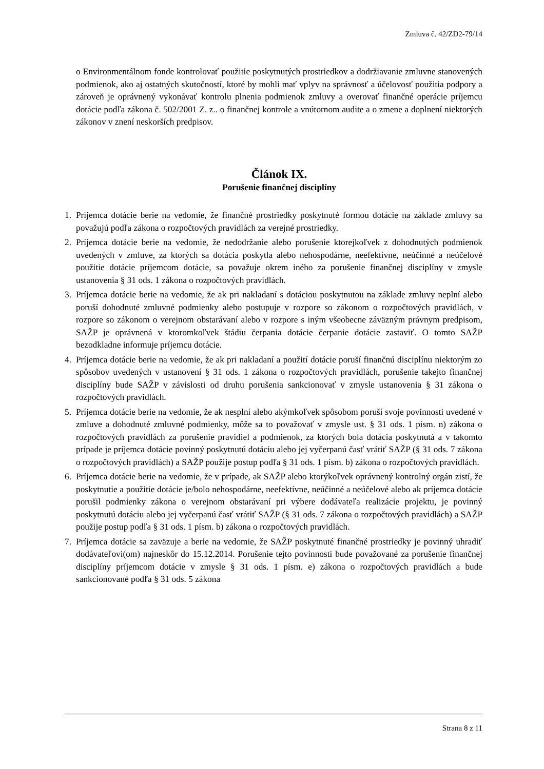Zmluva č. 42/ZD2-79/14
o Environmentálnom fonde kontrolovať použitie poskytnutých prostriedkov a dodržiavanie zmluvne stanovených podmienok, ako aj ostatných skutočností, ktoré by mohli mať vplyv na správnosť a účelovosť použitia podpory a zároveň je oprávnený vykonávať kontrolu plnenia podmienok zmluvy a overovať finančné operácie príjemcu dotácie podľa zákona č. 502/2001 Z. z.. o finančnej kontrole a vnútornom audite a o zmene a doplnení niektorých zákonov v znení neskorších predpisov.
Článok IX.
Porušenie finančnej disciplíny
1. Príjemca dotácie berie na vedomie, že finančné prostriedky poskytnuté formou dotácie na základe zmluvy sa považujú podľa zákona o rozpočtových pravidlách za verejné prostriedky.
2. Príjemca dotácie berie na vedomie, že nedodržanie alebo porušenie ktorejkoľvek z dohodnutých podmienok uvedených v zmluve, za ktorých sa dotácia poskytla alebo nehospodárne, neefektívne, neúčinné a neúčelové použitie dotácie príjemcom dotácie, sa považuje okrem iného za porušenie finančnej disciplíny v zmysle ustanovenia § 31 ods. 1 zákona o rozpočtových pravidlách.
3. Príjemca dotácie berie na vedomie, že ak pri nakladaní s dotáciou poskytnutou na základe zmluvy neplní alebo poruší dohodnuté zmluvné podmienky alebo postupuje v rozpore so zákonom o rozpočtových pravidlách, v rozpore so zákonom o verejnom obstarávaní alebo v rozpore s iným všeobecne záväzným právnym predpisom, SAŽP je oprávnená v ktoromkoľvek štádiu čerpania dotácie čerpanie dotácie zastaviť. O tomto SAŽP bezodkladne informuje príjemcu dotácie.
4. Príjemca dotácie berie na vedomie, že ak pri nakladaní a použití dotácie poruší finančnú disciplínu niektorým zo spôsobov uvedených v ustanovení § 31 ods. 1 zákona o rozpočtových pravidlách, porušenie takejto finančnej disciplíny bude SAŽP v závislosti od druhu porušenia sankcionovať v zmysle ustanovenia § 31 zákona o rozpočtových pravidlách.
5. Príjemca dotácie berie na vedomie, že ak nesplní alebo akýmkoľvek spôsobom poruší svoje povinnosti uvedené v zmluve a dohodnuté zmluvné podmienky, môže sa to považovať v zmysle ust. § 31 ods. 1 písm. n) zákona o rozpočtových pravidlách za porušenie pravidiel a podmienok, za ktorých bola dotácia poskytnutá a v takomto prípade je príjemca dotácie povinný poskytnutú dotáciu alebo jej vyčerpanú časť vrátiť SAŽP (§ 31 ods. 7 zákona o rozpočtových pravidlách) a SAŽP použije postup podľa § 31 ods. 1 písm. b) zákona o rozpočtových pravidlách.
6. Príjemca dotácie berie na vedomie, že v prípade, ak SAŽP alebo ktorýkoľvek oprávnený kontrolný orgán zistí, že poskytnutie a použitie dotácie je/bolo nehospodárne, neefektívne, neúčinné a neúčelové alebo ak príjemca dotácie porušil podmienky zákona o verejnom obstarávaní pri výbere dodávateľa realizácie projektu, je povinný poskytnutú dotáciu alebo jej vyčerpanú časť vrátiť SAŽP (§ 31 ods. 7 zákona o rozpočtových pravidlách) a SAŽP použije postup podľa § 31 ods. 1 písm. b) zákona o rozpočtových pravidlách.
7. Príjemca dotácie sa zaväzuje a berie na vedomie, že SAŽP poskytnuté finančné prostriedky je povinný uhradiť dodávateľovi(om) najneskôr do 15.12.2014. Porušenie tejto povinnosti bude považované za porušenie finančnej disciplíny príjemcom dotácie v zmysle § 31 ods. 1 písm. e) zákona o rozpočtových pravidlách a bude sankcionované podľa § 31 ods. 5 zákona
Strana 8 z 11